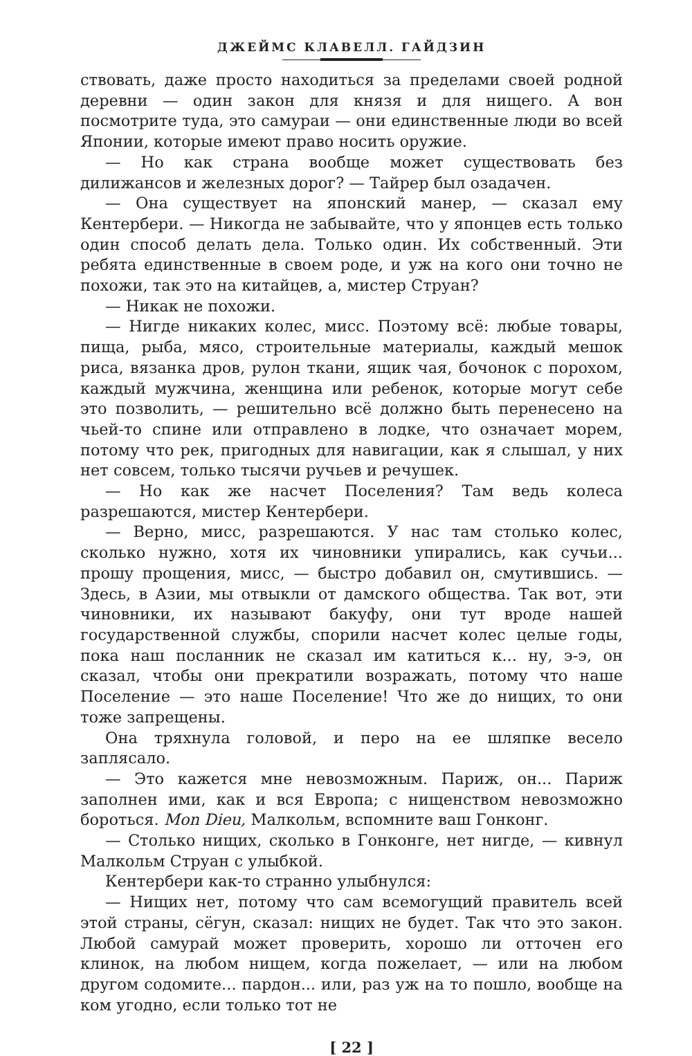ДЖЕЙМС КЛАВЕЛЛ. ГАЙДЗИН
ствовать, даже просто находиться за пределами своей родной деревни — один закон для князя и для нищего. А вон посмотрите туда, это самураи — они единственные люди во всей Японии, которые имеют право носить оружие.
— Но как страна вообще может существовать без дилижансов и железных дорог? — Тайрер был озадачен.
— Она существует на японский манер, — сказал ему Кентербери. — Никогда не забывайте, что у японцев есть только один способ делать дела. Только один. Их собственный. Эти ребята единственные в своем роде, и уж на кого они точно не похожи, так это на китайцев, а, мистер Струан?
— Никак не похожи.
— Нигде никаких колес, мисс. Поэтому всё: любые товары, пища, рыба, мясо, строительные материалы, каждый мешок риса, вязанка дров, рулон ткани, ящик чая, бочонок с порохом, каждый мужчина, женщина или ребенок, которые могут себе это позволить, — решительно всё должно быть перенесено на чьей-то спине или отправлено в лодке, что означает морем, потому что рек, пригодных для навигации, как я слышал, у них нет совсем, только тысячи ручьев и речушек.
— Но как же насчет Поселения? Там ведь колеса разрешаются, мистер Кентербери.
— Верно, мисс, разрешаются. У нас там столько колес, сколько нужно, хотя их чиновники упирались, как сучьи... прошу прощения, мисс, — быстро добавил он, смутившись. — Здесь, в Азии, мы отвыкли от дамского общества. Так вот, эти чиновники, их называют бакуфу, они тут вроде нашей государственной службы, спорили насчет колес целые годы, пока наш посланник не сказал им катиться к... ну, э-э, он сказал, чтобы они прекратили возражать, потому что наше Поселение — это наше Поселение! Что же до нищих, то они тоже запрещены.
Она тряхнула головой, и перо на ее шляпке весело заплясало.
— Это кажется мне невозможным. Париж, он... Париж заполнен ими, как и вся Европа; с нищенством невозможно бороться. Mon Dieu, Малкольм, вспомните ваш Гонконг.
— Столько нищих, сколько в Гонконге, нет нигде, — кивнул Малкольм Струан с улыбкой.
Кентербери как-то странно улыбнулся:
— Нищих нет, потому что сам всемогущий правитель всей этой страны, сёгун, сказал: нищих не будет. Так что это закон. Любой самурай может проверить, хорошо ли отточен его клинок, на любом нищем, когда пожелает, — или на любом другом содомите... пардон... или, раз уж на то пошло, вообще на ком угодно, если только тот не
[ 22 ]